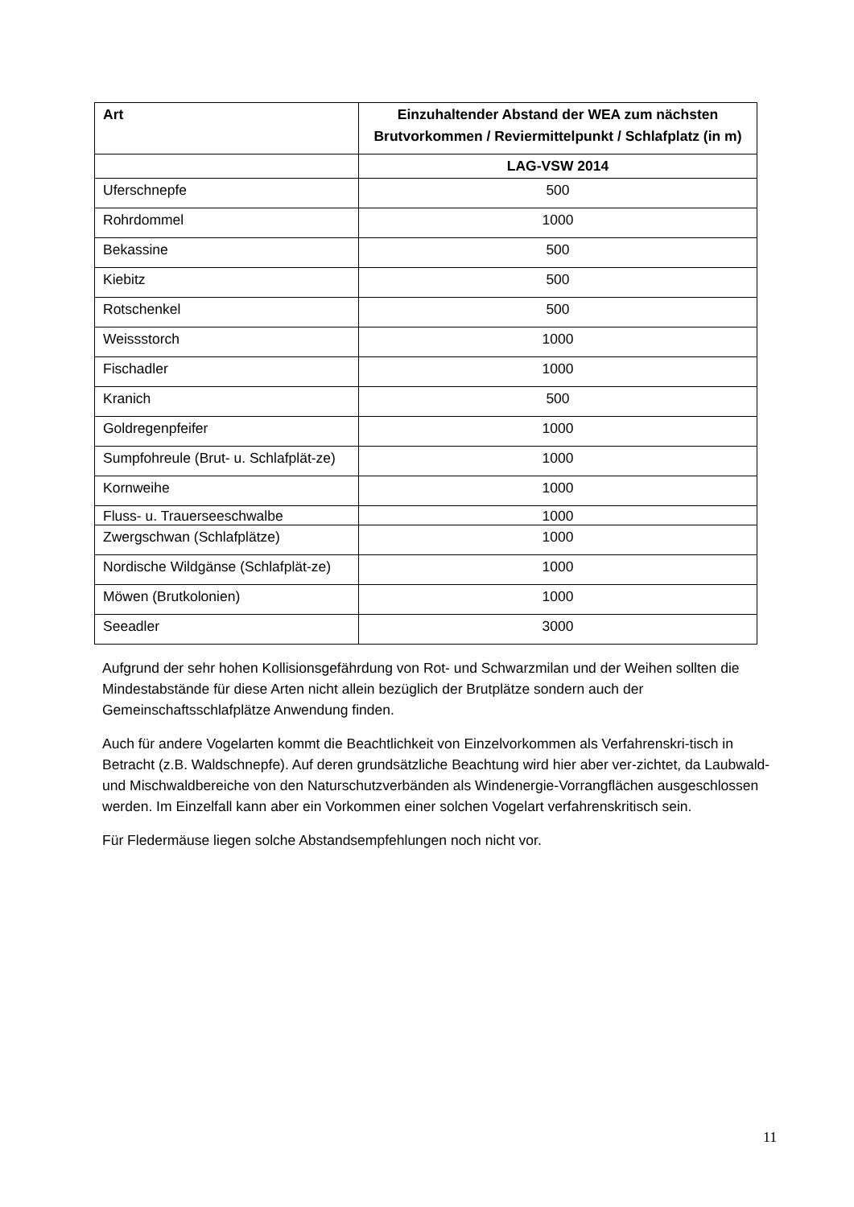| Art | Einzuhaltender Abstand der WEA zum nächsten Brutvorkommen / Reviermittelpunkt / Schlafplatz (in m) |
| --- | --- |
| | LAG-VSW 2014 |
| Uferschnepfe | 500 |
| Rohrdommel | 1000 |
| Bekassine | 500 |
| Kiebitz | 500 |
| Rotschenkel | 500 |
| Weissstorch | 1000 |
| Fischadler | 1000 |
| Kranich | 500 |
| Goldregenpfeifer | 1000 |
| Sumpfohreule (Brut- u. Schlafplät-ze) | 1000 |
| Kornweihe | 1000 |
| Fluss- u. Trauerseeschwalbe | 1000 |
| Zwergschwan (Schlafplätze) | 1000 |
| Nordische Wildgänse (Schlafplät-ze) | 1000 |
| Möwen (Brutkolonien) | 1000 |
| Seeadler | 3000 |
Aufgrund der sehr hohen Kollisionsgefährdung von Rot- und Schwarzmilan und der Weihen sollten die Mindestabstände für diese Arten nicht allein bezüglich der Brutplätze sondern auch der Gemeinschaftsschlafplätze Anwendung finden.
Auch für andere Vogelarten kommt die Beachtlichkeit von Einzelvorkommen als Verfahrenskri-tisch in Betracht (z.B. Waldschnepfe). Auf deren grundsätzliche Beachtung wird hier aber ver-zichtet, da Laubwald- und Mischwaldbereiche von den Naturschutzverbänden als Windenergie-Vorrangflächen ausgeschlossen werden. Im Einzelfall kann aber ein Vorkommen einer solchen Vogelart verfahrenskritisch sein.
Für Fledermäuse liegen solche Abstandsempfehlungen noch nicht vor.
11